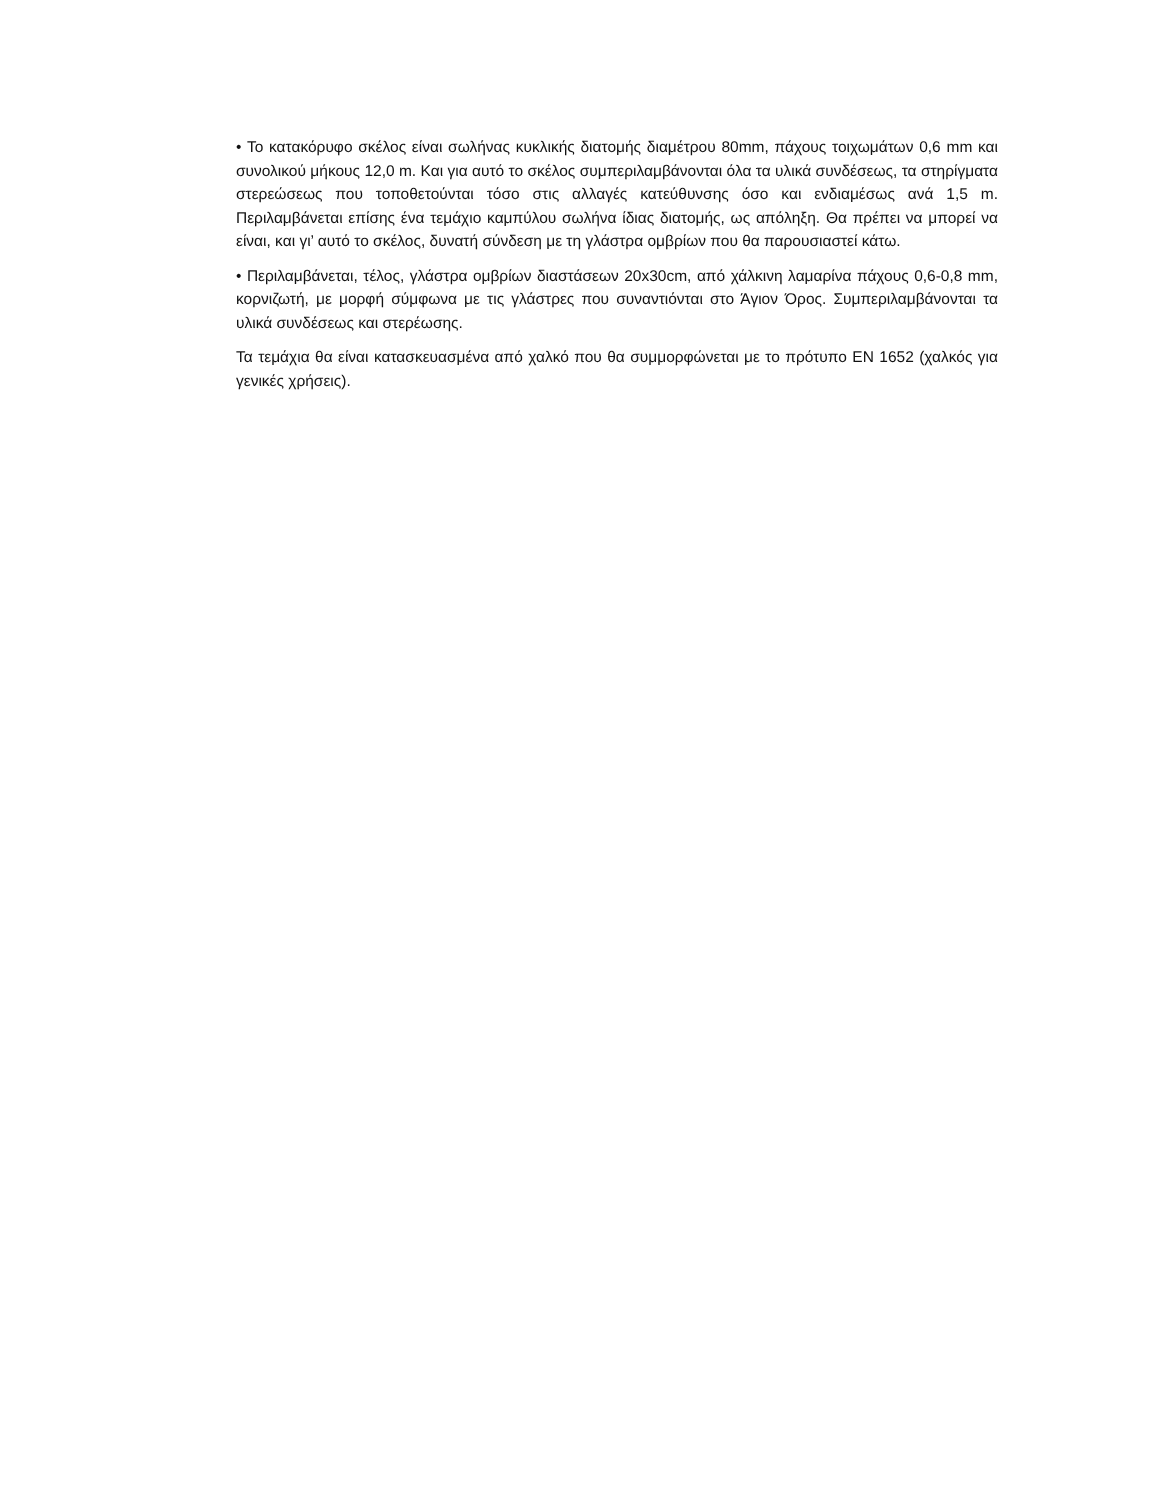• Το κατακόρυφο σκέλος είναι σωλήνας κυκλικής διατομής διαμέτρου 80mm, πάχους τοιχωμάτων 0,6 mm και συνολικού μήκους 12,0 m. Και για αυτό το σκέλος συμπεριλαμβάνονται όλα τα υλικά συνδέσεως, τα στηρίγματα στερεώσεως που τοποθετούνται τόσο στις αλλαγές κατεύθυνσης όσο και ενδιαμέσως ανά 1,5 m. Περιλαμβάνεται επίσης ένα τεμάχιο καμπύλου σωλήνα ίδιας διατομής, ως απόληξη. Θα πρέπει να μπορεί να είναι, και γι’ αυτό το σκέλος, δυνατή σύνδεση με τη γλάστρα ομβρίων που θα παρουσιαστεί κάτω.
• Περιλαμβάνεται, τέλος, γλάστρα ομβρίων διαστάσεων 20x30cm, από χάλκινη λαμαρίνα πάχους 0,6-0,8 mm, κορνιζωτή, με μορφή σύμφωνα με τις γλάστρες που συναντιόνται στο Άγιον Όρος. Συμπεριλαμβάνονται τα υλικά συνδέσεως και στερέωσης.
Τα τεμάχια θα είναι κατασκευασμένα από χαλκό που θα συμμορφώνεται με το πρότυπο ΕΝ 1652 (χαλκός για γενικές χρήσεις).